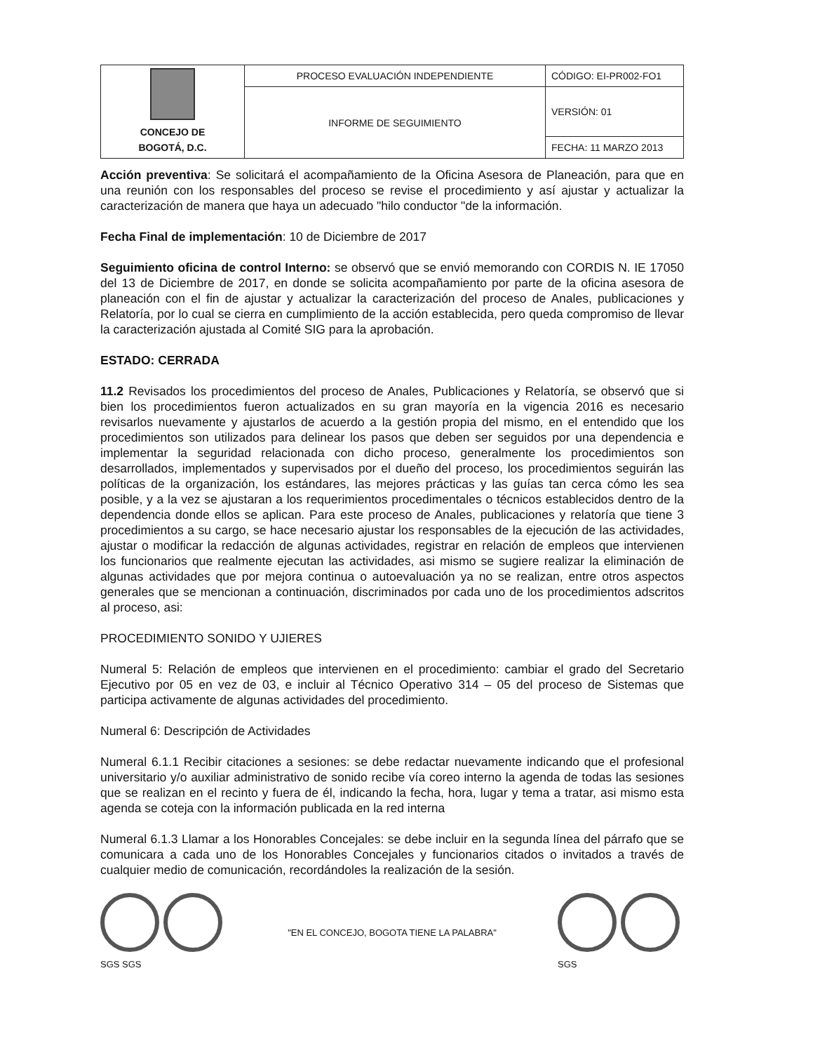| CONCEJO DE BOGOTÁ, D.C. | PROCESO EVALUACIÓN INDEPENDIENTE | CÓDIGO: EI-PR002-FO1 |
| | INFORME DE SEGUIMIENTO | VERSIÓN: 01 |
| | | FECHA: 11 MARZO 2013 |
Acción preventiva: Se solicitará el acompañamiento de la Oficina Asesora de Planeación, para que en una reunión con los responsables del proceso se revise el procedimiento y así ajustar y actualizar la caracterización de manera que haya un adecuado "hilo conductor "de la información.
Fecha Final de implementación: 10 de Diciembre de 2017
Seguimiento oficina de control Interno: se observó que se envió memorando con CORDIS N. IE 17050 del 13 de Diciembre de 2017, en donde se solicita acompañamiento por parte de la oficina asesora de planeación con el fin de ajustar y actualizar la caracterización del proceso de Anales, publicaciones y Relatoría, por lo cual se cierra en cumplimiento de la acción establecida, pero queda compromiso de llevar la caracterización ajustada al Comité SIG para la aprobación.
ESTADO: CERRADA
11.2 Revisados los procedimientos del proceso de Anales, Publicaciones y Relatoría, se observó que si bien los procedimientos fueron actualizados en su gran mayoría en la vigencia 2016 es necesario revisarlos nuevamente y ajustarlos de acuerdo a la gestión propia del mismo, en el entendido que los procedimientos son utilizados para delinear los pasos que deben ser seguidos por una dependencia e implementar la seguridad relacionada con dicho proceso, generalmente los procedimientos son desarrollados, implementados y supervisados por el dueño del proceso, los procedimientos seguirán las políticas de la organización, los estándares, las mejores prácticas y las guías tan cerca cómo les sea posible, y a la vez se ajustaran a los requerimientos procedimentales o técnicos establecidos dentro de la dependencia donde ellos se aplican. Para este proceso de Anales, publicaciones y relatoría que tiene 3 procedimientos a su cargo, se hace necesario ajustar los responsables de la ejecución de las actividades, ajustar o modificar la redacción de algunas actividades, registrar en relación de empleos que intervienen los funcionarios que realmente ejecutan las actividades, asi mismo se sugiere realizar la eliminación de algunas actividades que por mejora continua o autoevaluación ya no se realizan, entre otros aspectos generales que se mencionan a continuación, discriminados por cada uno de los procedimientos adscritos al proceso, asi:
PROCEDIMIENTO SONIDO Y UJIERES
Numeral 5: Relación de empleos que intervienen en el procedimiento: cambiar el grado del Secretario Ejecutivo por 05 en vez de 03, e incluir al Técnico Operativo 314 – 05 del proceso de Sistemas que participa activamente de algunas actividades del procedimiento.
Numeral 6: Descripción de Actividades
Numeral 6.1.1 Recibir citaciones a sesiones: se debe redactar nuevamente indicando que el profesional universitario y/o auxiliar administrativo de sonido recibe vía coreo interno la agenda de todas las sesiones que se realizan en el recinto y fuera de él, indicando la fecha, hora, lugar y tema a tratar, asi mismo esta agenda se coteja con la información publicada en la red interna
Numeral 6.1.3 Llamar a los Honorables Concejales: se debe incluir en la segunda línea del párrafo que se comunicara a cada uno de los Honorables Concejales y funcionarios citados o invitados a través de cualquier medio de comunicación, recordándoles la realización de la sesión.
SGS SGS
"EN EL CONCEJO, BOGOTA TIENE LA PALABRA"
SGS